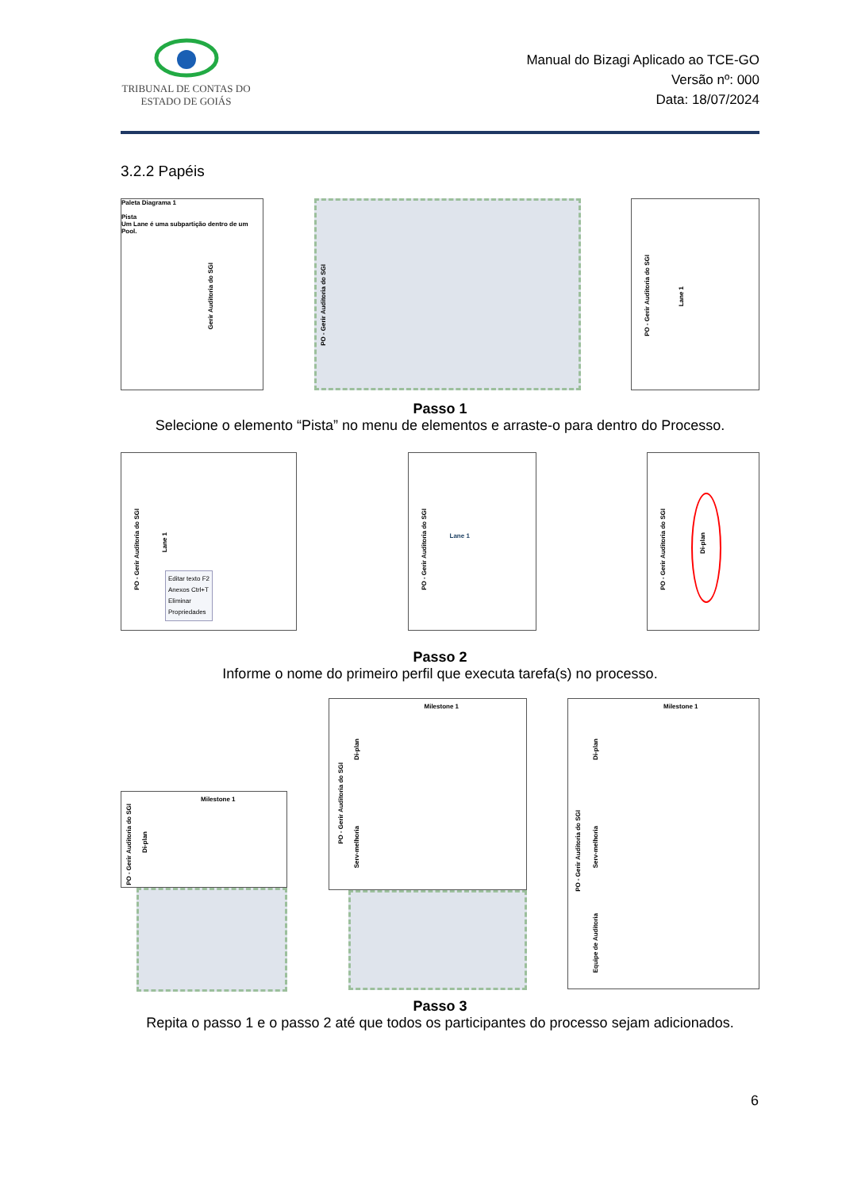TRIBUNAL DE CONTAS DO
ESTADO DE GOIÁS
Manual do Bizagi Aplicado ao TCE-GO
Versão nº: 000
Data: 18/07/2024
3.2.2 Papéis
Paleta Diagrama 1
Pista
Um Lane é uma subpartição dentro de um Pool.
Gerir Auditoria do SGI
PO - Gerir Auditoria do SGI
PO - Gerir Auditoria do SGI
Lane 1
Passo 1
Selecione o elemento “Pista” no menu de elementos e arraste-o para dentro do Processo.
PO - Gerir Auditoria do SGI
Lane 1
Editar texto F2
Anexos Ctrl+T
Eliminar
Propriedades
PO - Gerir Auditoria do SGI
Lane 1
PO - Gerir Auditoria do SGI
Di-plan
Passo 2
Informe o nome do primeiro perfil que executa tarefa(s) no processo.
Milestone 1
PO - Gerir Auditoria do SGI
Di-plan
Milestone 1
PO - Gerir Auditoria do SGI
Di-plan
Serv-melhoria
Milestone 1
PO - Gerir Auditoria do SGI
Di-plan
Serv-melhoria
Equipe de Auditoria
Passo 3
Repita o passo 1 e o passo 2 até que todos os participantes do processo sejam adicionados.
6